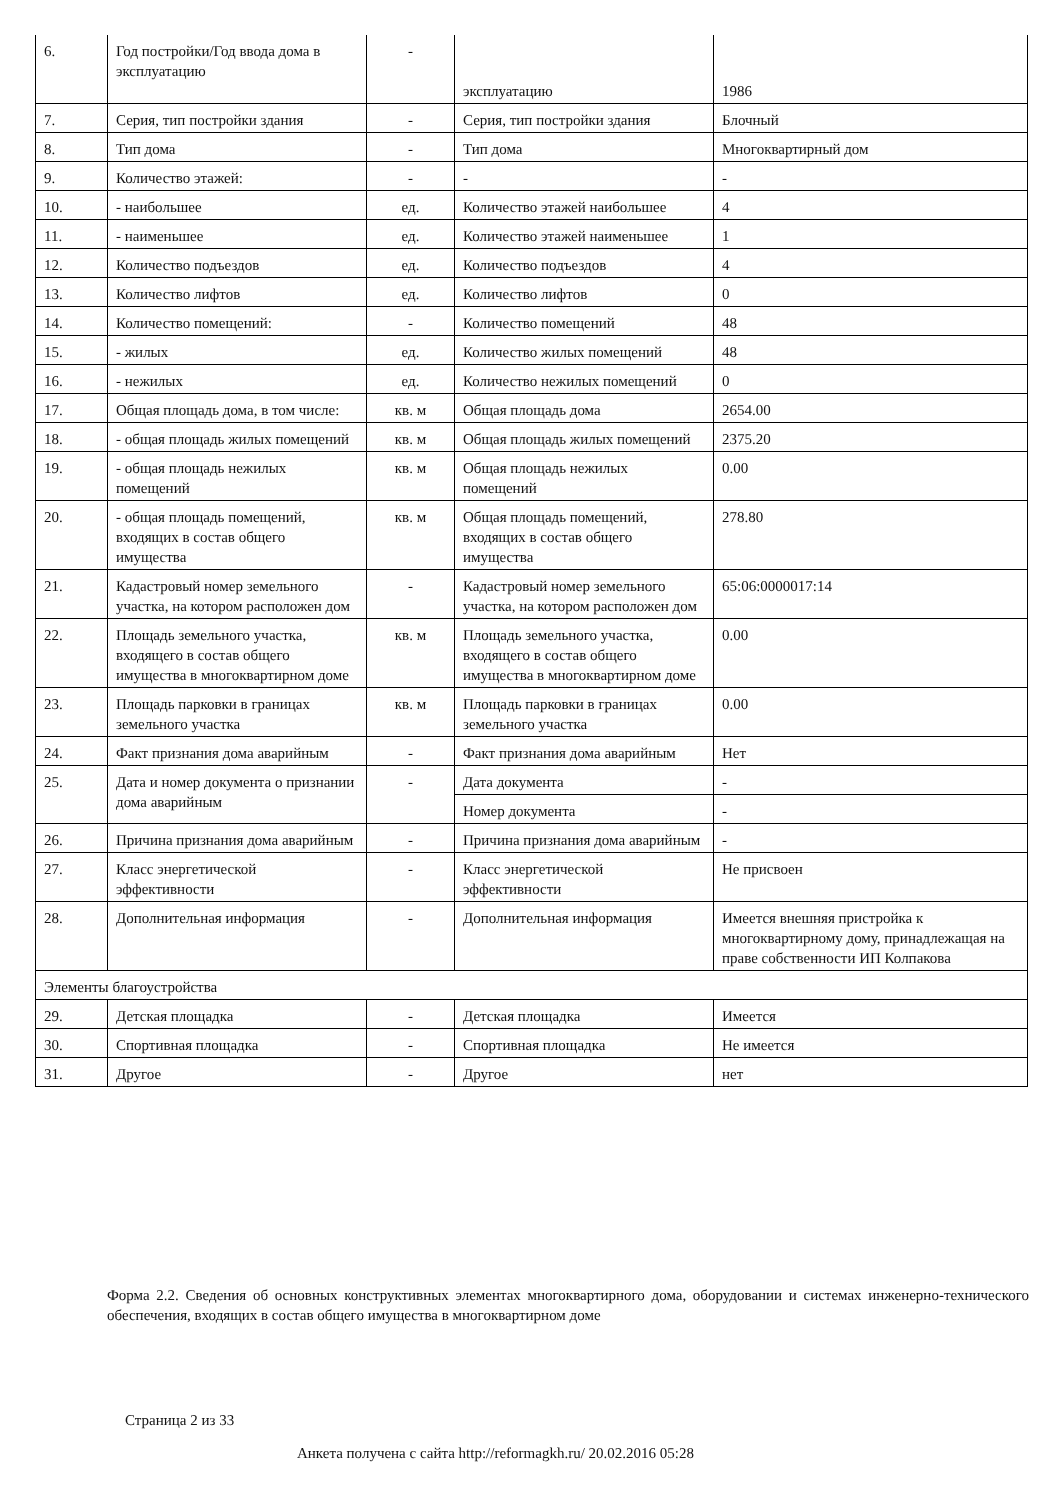| 6. | Год постройки/Год ввода дома в эксплуатацию | - | эксплуатацию | 1986 |
| 7. | Серия, тип постройки здания | - | Серия, тип постройки здания | Блочный |
| 8. | Тип дома | - | Тип дома | Многоквартирный дом |
| 9. | Количество этажей: | - | - | - |
| 10. | - наибольшее | ед. | Количество этажей наибольшее | 4 |
| 11. | - наименьшее | ед. | Количество этажей наименьшее | 1 |
| 12. | Количество подъездов | ед. | Количество подъездов | 4 |
| 13. | Количество лифтов | ед. | Количество лифтов | 0 |
| 14. | Количество помещений: | - | Количество помещений | 48 |
| 15. | - жилых | ед. | Количество жилых помещений | 48 |
| 16. | - нежилых | ед. | Количество нежилых помещений | 0 |
| 17. | Общая площадь дома, в том числе: | кв. м | Общая площадь дома | 2654.00 |
| 18. | - общая площадь жилых помещений | кв. м | Общая площадь жилых помещений | 2375.20 |
| 19. | - общая площадь нежилых помещений | кв. м | Общая площадь нежилых помещений | 0.00 |
| 20. | - общая площадь помещений, входящих в состав общего имущества | кв. м | Общая площадь помещений, входящих в состав общего имущества | 278.80 |
| 21. | Кадастровый номер земельного участка, на котором расположен дом | - | Кадастровый номер земельного участка, на котором расположен дом | 65:06:0000017:14 |
| 22. | Площадь земельного участка, входящего в состав общего имущества в многоквартирном доме | кв. м | Площадь земельного участка, входящего в состав общего имущества в многоквартирном доме | 0.00 |
| 23. | Площадь парковки в границах земельного участка | кв. м | Площадь парковки в границах земельного участка | 0.00 |
| 24. | Факт признания дома аварийным | - | Факт признания дома аварийным | Нет |
| 25. | Дата и номер документа о признании дома аварийным | - | Дата документа | - |
| | | | Номер документа | - |
| 26. | Причина признания дома аварийным | - | Причина признания дома аварийным | - |
| 27. | Класс энергетической эффективности | - | Класс энергетической эффективности | Не присвоен |
| 28. | Дополнительная информация | - | Дополнительная информация | Имеется внешняя пристройка к многоквартирному дому, принадлежащая на праве собственности ИП Колпакова |
| Элементы благоустройства | | | | |
| 29. | Детская площадка | - | Детская площадка | Имеется |
| 30. | Спортивная площадка | - | Спортивная площадка | Не имеется |
| 31. | Другое | - | Другое | нет |
Форма 2.2. Сведения об основных конструктивных элементах многоквартирного дома, оборудовании и системах инженерно-технического обеспечения, входящих в состав общего имущества в многоквартирном доме
Страница 2 из 33
Анкета получена с сайта http://reformagkh.ru/ 20.02.2016 05:28